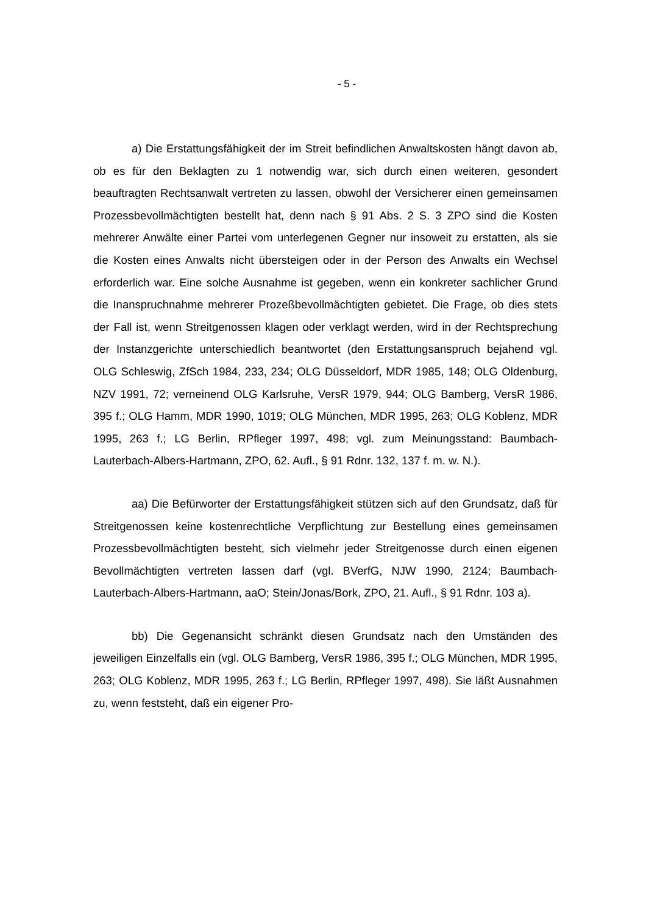- 5 -
a) Die Erstattungsfähigkeit der im Streit befindlichen Anwaltskosten hängt davon ab, ob es für den Beklagten zu 1 notwendig war, sich durch einen weiteren, gesondert beauftragten Rechtsanwalt vertreten zu lassen, obwohl der Versicherer einen gemeinsamen Prozessbevollmächtigten bestellt hat, denn nach § 91 Abs. 2 S. 3 ZPO sind die Kosten mehrerer Anwälte einer Partei vom unterlegenen Gegner nur insoweit zu erstatten, als sie die Kosten eines Anwalts nicht übersteigen oder in der Person des Anwalts ein Wechsel erforderlich war. Eine solche Ausnahme ist gegeben, wenn ein konkreter sachlicher Grund die Inanspruchnahme mehrerer Prozeßbevollmächtigten gebietet. Die Frage, ob dies stets der Fall ist, wenn Streitgenossen klagen oder verklagt werden, wird in der Rechtsprechung der Instanzgerichte unterschiedlich beantwortet (den Erstattungsanspruch bejahend vgl. OLG Schleswig, ZfSch 1984, 233, 234; OLG Düsseldorf, MDR 1985, 148; OLG Oldenburg, NZV 1991, 72; verneinend OLG Karlsruhe, VersR 1979, 944; OLG Bamberg, VersR 1986, 395 f.; OLG Hamm, MDR 1990, 1019; OLG München, MDR 1995, 263; OLG Koblenz, MDR 1995, 263 f.; LG Berlin, RPfleger 1997, 498; vgl. zum Meinungsstand: Baumbach-Lauterbach-Albers-Hartmann, ZPO, 62. Aufl., § 91 Rdnr. 132, 137 f. m. w. N.).
aa) Die Befürworter der Erstattungsfähigkeit stützen sich auf den Grundsatz, daß für Streitgenossen keine kostenrechtliche Verpflichtung zur Bestellung eines gemeinsamen Prozessbevollmächtigten besteht, sich vielmehr jeder Streitgenosse durch einen eigenen Bevollmächtigten vertreten lassen darf (vgl. BVerfG, NJW 1990, 2124; Baumbach-Lauterbach-Albers-Hartmann, aaO; Stein/Jonas/Bork, ZPO, 21. Aufl., § 91 Rdnr. 103 a).
bb) Die Gegenansicht schränkt diesen Grundsatz nach den Umständen des jeweiligen Einzelfalls ein (vgl. OLG Bamberg, VersR 1986, 395 f.; OLG München, MDR 1995, 263; OLG Koblenz, MDR 1995, 263 f.; LG Berlin, RPfleger 1997, 498). Sie läßt Ausnahmen zu, wenn feststeht, daß ein eigener Pro-